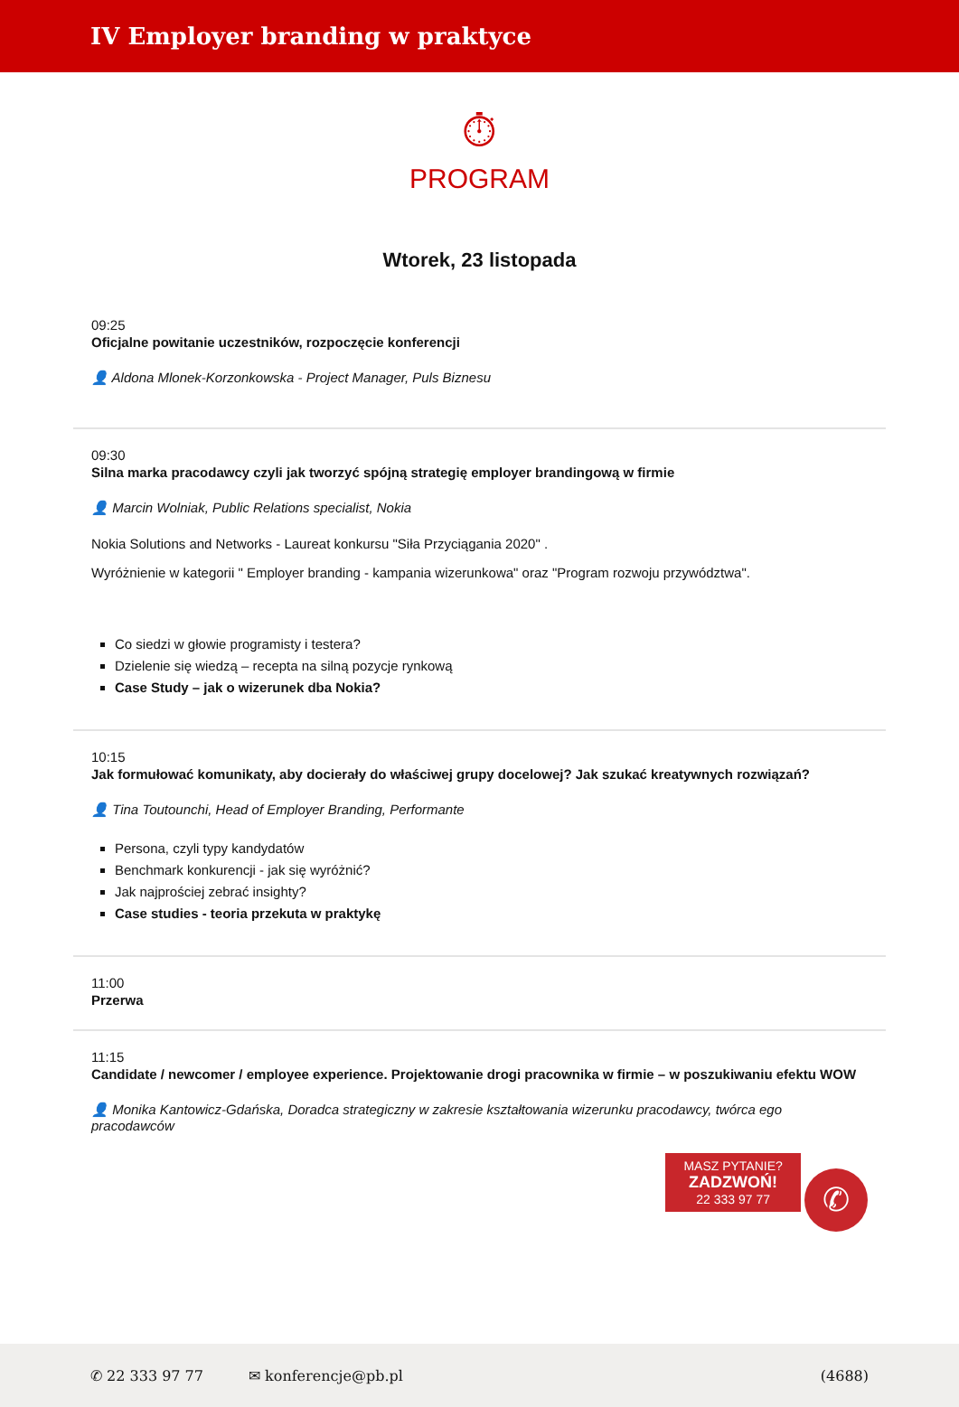IV Employer branding w praktyce
⏱
PROGRAM
Wtorek, 23 listopada
09:25
Oficjalne powitanie uczestników, rozpoczęcie konferencji
👤 Aldona Mlonek-Korzonkowska - Project Manager, Puls Biznesu
09:30
Silna marka pracodawcy czyli jak tworzyć spójną strategię employer brandingową w firmie
👤 Marcin Wolniak, Public Relations specialist, Nokia
Nokia Solutions and Networks - Laureat konkursu "Siła Przyciągania 2020" .
Wyróżnienie w kategorii " Employer branding - kampania wizerunkowa" oraz "Program rozwoju przywództwa".
Co siedzi w głowie programisty i testera?
Dzielenie się wiedzą – recepta na silną pozycje rynkową
Case Study – jak o wizerunek dba Nokia?
10:15
Jak formułować komunikaty, aby docierały do właściwej grupy docelowej? Jak szukać kreatywnych rozwiązań?
👤 Tina Toutounchi, Head of Employer Branding, Performante
Persona, czyli typy kandydatów
Benchmark konkurencji - jak się wyróżnić?
Jak najprościej zebrać insighty?
Case studies - teoria przekuta w praktykę
11:00
Przerwa
11:15
Candidate / newcomer / employee experience. Projektowanie drogi pracownika w firmie – w poszukiwaniu efektu WOW
👤 Monika Kantowicz-Gdańska, Doradca strategiczny w zakresie kształtowania wizerunku pracodawcy, twórca ego pracodawców
MASZ PYTANIE?
ZADZWOŃ!
22 333 97 77 ✆
✆ 22 333 97 77 ✉ konferencje@pb.pl (4688)